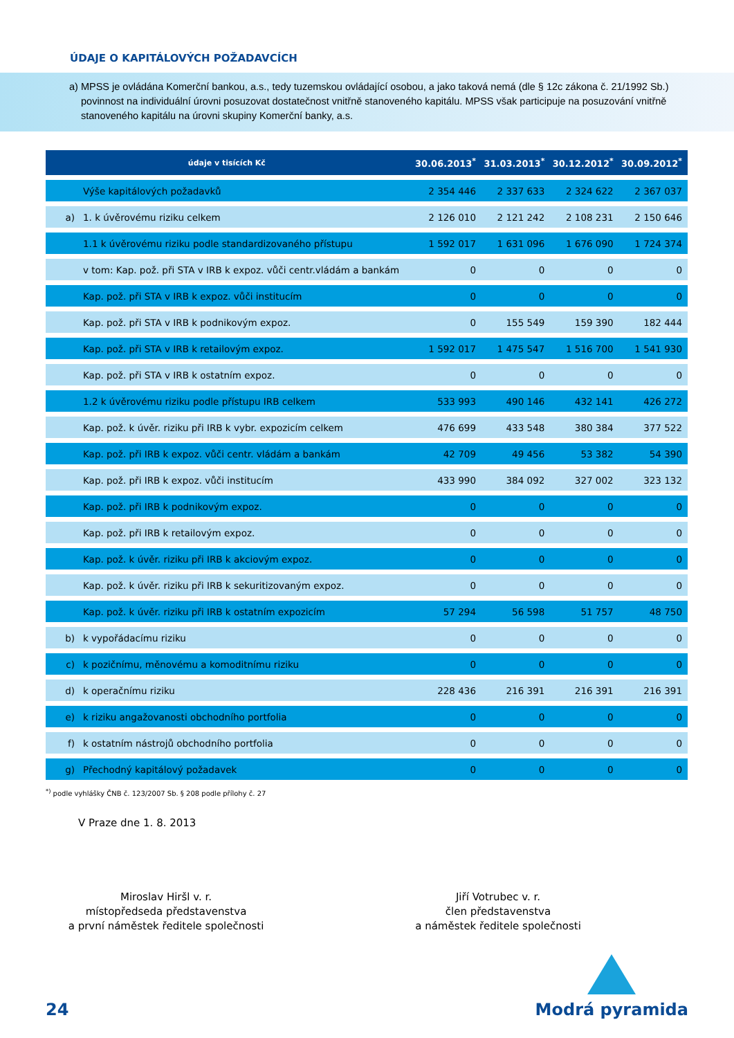ÚDAJE O KAPITÁLOVÝCH POŽADAVCÍCH
a) MPSS je ovládána Komerční bankou, a.s., tedy tuzemskou ovládající osobou, a jako taková nemá (dle § 12c zákona č. 21/1992 Sb.) povinnost na individuální úrovni posuzovat dostatečnost vnitřně stanoveného kapitálu. MPSS však participuje na posuzování vnitřně stanoveného kapitálu na úrovni skupiny Komerční banky, a.s.
| údaje v tisících Kč | | 30.06.2013<sup>*</sup> | 31.03.2013<sup>*</sup> | 30.12.2012<sup>*</sup> | 30.09.2012<sup>*</sup> |
| --- | --- | --- | --- | --- | --- |
| | Výše kapitálových požadavků | 2 354 446 | 2 337 633 | 2 324 622 | 2 367 037 |
| a) | 1. k úvěrovému riziku celkem | 2 126 010 | 2 121 242 | 2 108 231 | 2 150 646 |
| | 1.1 k úvěrovému riziku podle standardizovaného přístupu | 1 592 017 | 1 631 096 | 1 676 090 | 1 724 374 |
| | v tom: Kap. pož. při STA v IRB k expoz. vůči centr.vládám a bankám | 0 | 0 | 0 | 0 |
| | Kap. pož. při STA v IRB k expoz. vůči institucím | 0 | 0 | 0 | 0 |
| | Kap. pož. při STA v IRB k podnikovým expoz. | 0 | 155 549 | 159 390 | 182 444 |
| | Kap. pož. při STA v IRB k retailovým expoz. | 1 592 017 | 1 475 547 | 1 516 700 | 1 541 930 |
| | Kap. pož. při STA v IRB k ostatním expoz. | 0 | 0 | 0 | 0 |
| | 1.2 k úvěrovému riziku podle přístupu IRB celkem | 533 993 | 490 146 | 432 141 | 426 272 |
| | Kap. pož. k úvěr. riziku při IRB k vybr. expozicím celkem | 476 699 | 433 548 | 380 384 | 377 522 |
| | Kap. pož. při IRB k expoz. vůči centr. vládám a bankám | 42 709 | 49 456 | 53 382 | 54 390 |
| | Kap. pož. při IRB k expoz. vůči institucím | 433 990 | 384 092 | 327 002 | 323 132 |
| | Kap. pož. při IRB k podnikovým expoz. | 0 | 0 | 0 | 0 |
| | Kap. pož. při IRB k retailovým expoz. | 0 | 0 | 0 | 0 |
| | Kap. pož. k úvěr. riziku při IRB k akciovým expoz. | 0 | 0 | 0 | 0 |
| | Kap. pož. k úvěr. riziku při IRB k sekuritizovaným expoz. | 0 | 0 | 0 | 0 |
| | Kap. pož. k úvěr. riziku při IRB k ostatním expozicím | 57 294 | 56 598 | 51 757 | 48 750 |
| b) | k vypořádacímu riziku | 0 | 0 | 0 | 0 |
| c) | k pozičnímu, měnovému a komoditnímu riziku | 0 | 0 | 0 | 0 |
| d) | k operačnímu riziku | 228 436 | 216 391 | 216 391 | 216 391 |
| e) | k riziku angažovanosti obchodního portfolia | 0 | 0 | 0 | 0 |
| f) | k ostatním nástrojů obchodního portfolia | 0 | 0 | 0 | 0 |
| g) | Přechodný kapitálový požadavek | 0 | 0 | 0 | 0 |
<sup>*)</sup> podle vyhlášky ČNB č. 123/2007 Sb. § 208 podle přílohy č. 27
V Praze dne 1. 8. 2013
Miroslav Hiršl v. r.
místopředseda představenstva
a první náměstek ředitele společnosti
Jiří Votrubec v. r.
člen představenstva
a náměstek ředitele společnosti
24
Modrá pyramida